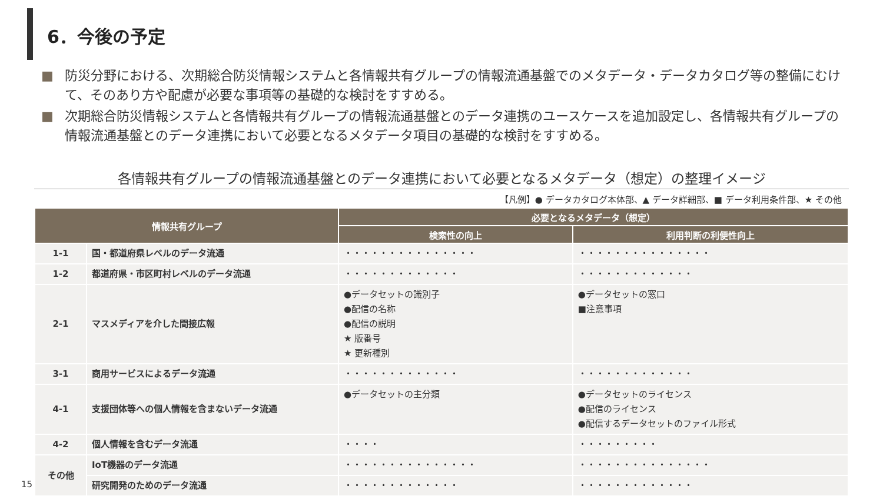6．今後の予定
■ 防災分野における、次期総合防災情報システムと各情報共有グループの情報流通基盤でのメタデータ・データカタログ等の整備にむけて、そのあり方や配慮が必要な事項等の基礎的な検討をすすめる。
■ 次期総合防災情報システムと各情報共有グループの情報流通基盤とのデータ連携のユースケースを追加設定し、各情報共有グループの情報流通基盤とのデータ連携において必要となるメタデータ項目の基礎的な検討をすすめる。
各情報共有グループの情報流通基盤とのデータ連携において必要となるメタデータ（想定）の整理イメージ
【凡例】● データカタログ本体部、▲ データ詳細部、■ データ利用条件部、★ その他
| 情報共有グループ | | 必要となるメタデータ（想定） | |
| --- | --- | --- | --- |
| | | 検索性の向上 | 利用判断の利便性向上 |
| 1-1 | 国・都道府県レベルのデータ流通 | ・・・・・・・・・・・・・・・ | ・・・・・・・・・・・・・・・ |
| 1-2 | 都道府県・市区町村レベルのデータ流通 | ・・・・・・・・・・・・・ | ・・・・・・・・・・・・・ |
| 2-1 | マスメディアを介した間接広報 | ●データセットの識別子 ●配信の名称 ●配信の説明 ★ 版番号 ★ 更新種別 | ●データセットの窓口 ■注意事項 |
| 3-1 | 商用サービスによるデータ流通 | ・・・・・・・・・・・・・ | ・・・・・・・・・・・・・ |
| 4-1 | 支援団体等への個人情報を含まないデータ流通 | ●データセットの主分類 | ●データセットのライセンス ●配信のライセンス ●配信するデータセットのファイル形式 |
| 4-2 | 個人情報を含むデータ流通 | ・・・・ | ・・・・・・・・・ |
| その他 | IoT機器のデータ流通 | ・・・・・・・・・・・・・・・ | ・・・・・・・・・・・・・・・ |
| | 研究開発のためのデータ流通 | ・・・・・・・・・・・・・ | ・・・・・・・・・・・・・ |
15